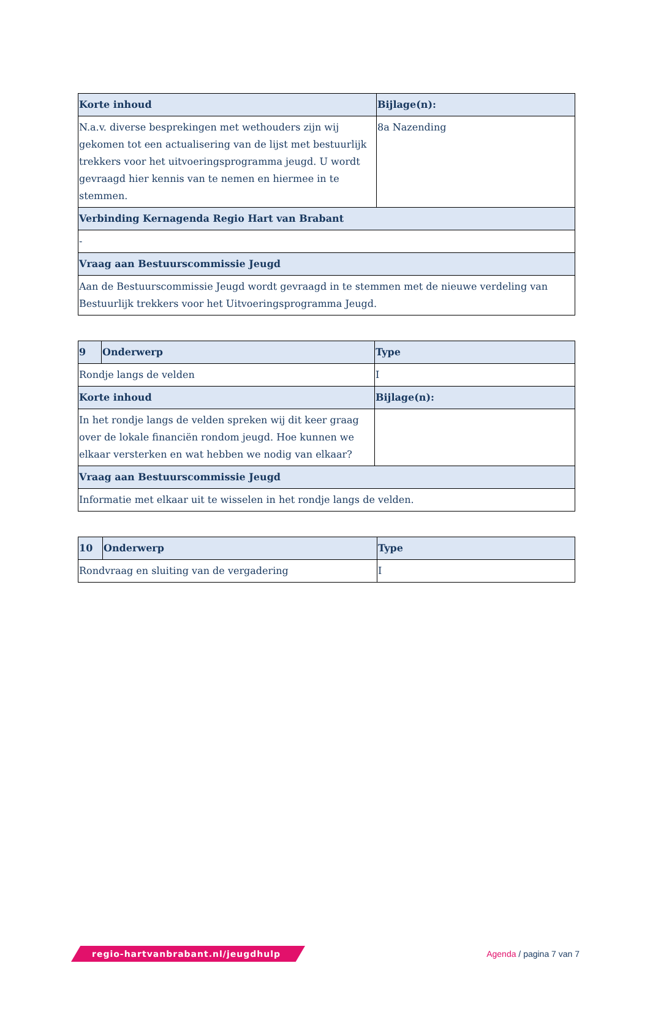| Korte inhoud | Bijlage(n): |
| --- | --- |
| N.a.v. diverse besprekingen met wethouders zijn wij gekomen tot een actualisering van de lijst met bestuurlijk trekkers voor het uitvoeringsprogramma jeugd. U wordt gevraagd hier kennis van te nemen en hiermee in te stemmen. | 8a Nazending |
| Verbinding Kernagenda Regio Hart van Brabant | |
| - | |
| Vraag aan Bestuurscommissie Jeugd | |
| Aan de Bestuurscommissie Jeugd wordt gevraagd in te stemmen met de nieuwe verdeling van Bestuurlijk trekkers voor het Uitvoeringsprogramma Jeugd. | |
| 9 | Onderwerp | Type |
| --- | --- | --- |
| Rondje langs de velden | | I |
| Korte inhoud | | Bijlage(n): |
| In het rondje langs de velden spreken wij dit keer graag over de lokale financiën rondom jeugd. Hoe kunnen we elkaar versterken en wat hebben we nodig van elkaar? | | |
| Vraag aan Bestuurscommissie Jeugd | | |
| Informatie met elkaar uit te wisselen in het rondje langs de velden. | | |
| 10 | Onderwerp | Type |
| --- | --- | --- |
| Rondvraag en sluiting van de vergadering | | I |
regio-hartvanbrabant.nl/jeugdhulp
Agenda / pagina 7 van 7